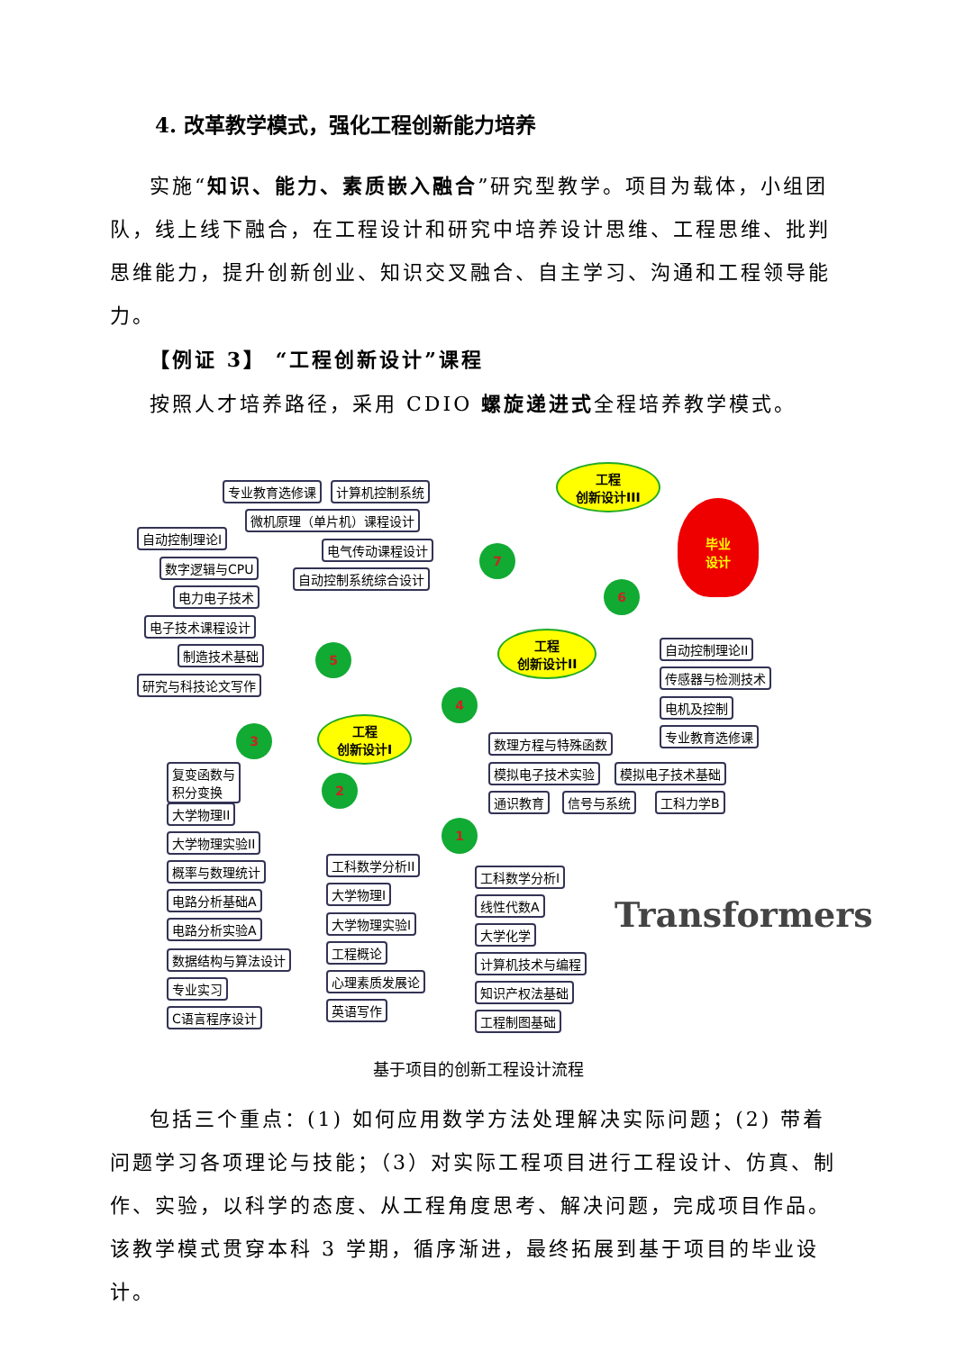4. 改革教学模式，强化工程创新能力培养
实施“知识、能力、素质嵌入融合”研究型教学。项目为载体，小组团队，线上线下融合，在工程设计和研究中培养设计思维、工程思维、批判思维能力，提升创新创业、知识交叉融合、自主学习、沟通和工程领导能力。
【例证 3】 “工程创新设计”课程
按照人才培养路径，采用 CDIO 螺旋递进式全程培养教学模式。
专业教育选修课 计算机控制系统
微机原理（单片机）课程设计
自动控制理论I
电气传动课程设计
数字逻辑与CPU
自动控制系统综合设计
电力电子技术
电子技术课程设计
制造技术基础
研究与科技论文写作
工程
创新设计III
毕业
设计
7
6
5
4
3
2
1
工程
创新设计II
工程
创新设计I
自动控制理论II
传感器与检测技术
电机及控制
专业教育选修课
数理方程与特殊函数
模拟电子技术实验 模拟电子技术基础
通识教育 信号与系统 工科力学B
复变函数与
积分变换
大学物理II
大学物理实验II
概率与数理统计
电路分析基础A
电路分析实验A
数据结构与算法设计
专业实习
C语言程序设计
工科数学分析II
大学物理I
大学物理实验I
工程概论
心理素质发展论
英语写作
工科数学分析I
线性代数A
大学化学
计算机技术与编程
知识产权法基础
工程制图基础
Transformers
基于项目的创新工程设计流程
包括三个重点：(1) 如何应用数学方法处理解决实际问题；(2) 带着问题学习各项理论与技能；（3）对实际工程项目进行工程设计、仿真、制作、实验，以科学的态度、从工程角度思考、解决问题，完成项目作品。该教学模式贯穿本科 3 学期，循序渐进，最终拓展到基于项目的毕业设计。